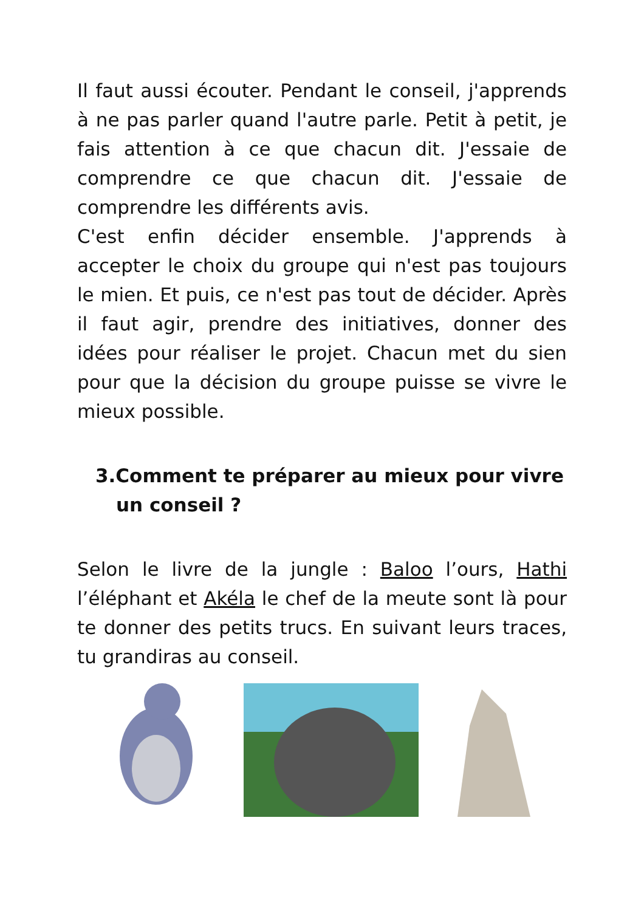Il faut aussi écouter. Pendant le conseil, j'apprends à ne pas parler quand l'autre parle. Petit à petit, je fais attention à ce que chacun dit. J'essaie de comprendre ce que chacun dit. J'essaie de comprendre les différents avis.
C'est enfin décider ensemble. J'apprends à accepter le choix du groupe qui n'est pas toujours le mien. Et puis, ce n'est pas tout de décider. Après il faut agir, prendre des initiatives, donner des idées pour réaliser le projet. Chacun met du sien pour que la décision du groupe puisse se vivre le mieux possible.
3.Comment te préparer au mieux pour vivre un conseil ?
Selon le livre de la jungle : Baloo l’ours, Hathi l’éléphant et Akéla le chef de la meute sont là pour te donner des petits trucs. En suivant leurs traces, tu grandiras au conseil.